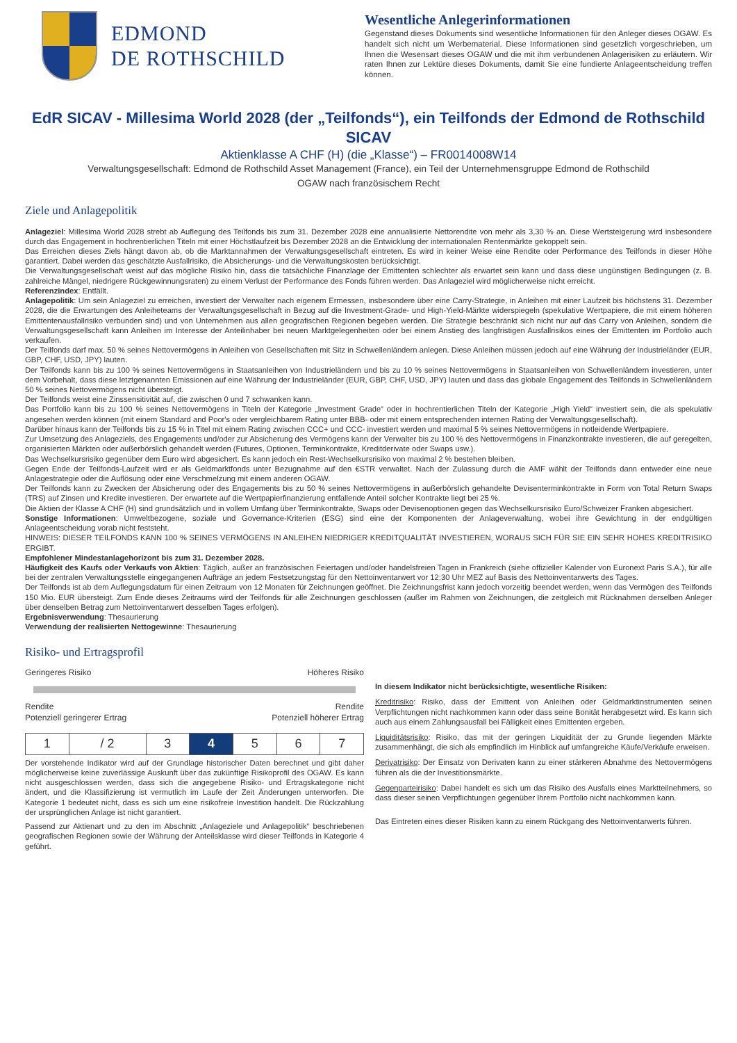EDMOND
DE ROTHSCHILD
Wesentliche Anlegerinformationen
Gegenstand dieses Dokuments sind wesentliche Informationen für den Anleger dieses OGAW. Es handelt sich nicht um Werbematerial. Diese Informationen sind gesetzlich vorgeschrieben, um Ihnen die Wesensart dieses OGAW und die mit ihm verbundenen Anlagerisiken zu erläutern. Wir raten Ihnen zur Lektüre dieses Dokuments, damit Sie eine fundierte Anlageentscheidung treffen können.
EdR SICAV - Millesima World 2028 (der „Teilfonds“), ein Teilfonds der Edmond de Rothschild SICAV
Aktienklasse A CHF (H) (die „Klasse“) – FR0014008W14
Verwaltungsgesellschaft: Edmond de Rothschild Asset Management (France), ein Teil der Unternehmensgruppe Edmond de Rothschild
OGAW nach französischem Recht
Ziele und Anlagepolitik
Anlageziel: Millesima World 2028 strebt ab Auflegung des Teilfonds bis zum 31. Dezember 2028 eine annualisierte Nettorendite von mehr als 3,30 % an. Diese Wertsteigerung wird insbesondere durch das Engagement in hochrentierlichen Titeln mit einer Höchstlaufzeit bis Dezember 2028 an die Entwicklung der internationalen Rentenmärkte gekoppelt sein.
Das Erreichen dieses Ziels hängt davon ab, ob die Marktannahmen der Verwaltungsgesellschaft eintreten. Es wird in keiner Weise eine Rendite oder Performance des Teilfonds in dieser Höhe garantiert. Dabei werden das geschätzte Ausfallrisiko, die Absicherungs- und die Verwaltungskosten berücksichtigt.
Die Verwaltungsgesellschaft weist auf das mögliche Risiko hin, dass die tatsächliche Finanzlage der Emittenten schlechter als erwartet sein kann und dass diese ungünstigen Bedingungen (z. B. zahlreiche Mängel, niedrigere Rückgewinnungsraten) zu einem Verlust der Performance des Fonds führen werden. Das Anlageziel wird möglicherweise nicht erreicht.
Referenzindex: Entfällt.
Anlagepolitik: Um sein Anlageziel zu erreichen, investiert der Verwalter nach eigenem Ermessen, insbesondere über eine Carry-Strategie, in Anleihen mit einer Laufzeit bis höchstens 31. Dezember 2028, die die Erwartungen des Anleiheteams der Verwaltungsgesellschaft in Bezug auf die Investment-Grade- und High-Yield-Märkte widerspiegeln (spekulative Wertpapiere, die mit einem höheren Emittentenausfallrisiko verbunden sind) und von Unternehmen aus allen geografischen Regionen begeben werden. Die Strategie beschränkt sich nicht nur auf das Carry von Anleihen, sondern die Verwaltungsgesellschaft kann Anleihen im Interesse der Anteilinhaber bei neuen Marktgelegenheiten oder bei einem Anstieg des langfristigen Ausfallrisikos eines der Emittenten im Portfolio auch verkaufen.
Der Teilfonds darf max. 50 % seines Nettovermögens in Anleihen von Gesellschaften mit Sitz in Schwellenländern anlegen. Diese Anleihen müssen jedoch auf eine Währung der Industrieländer (EUR, GBP, CHF, USD, JPY) lauten.
Der Teilfonds kann bis zu 100 % seines Nettovermögens in Staatsanleihen von Industrieländern und bis zu 10 % seines Nettovermögens in Staatsanleihen von Schwellenländern investieren, unter dem Vorbehalt, dass diese letztgenannten Emissionen auf eine Währung der Industrieländer (EUR, GBP, CHF, USD, JPY) lauten und dass das globale Engagement des Teilfonds in Schwellenländern 50 % seines Nettovermögens nicht übersteigt.
Der Teilfonds weist eine Zinssensitivität auf, die zwischen 0 und 7 schwanken kann.
Das Portfolio kann bis zu 100 % seines Nettovermögens in Titeln der Kategorie „Investment Grade“ oder in hochrentierlichen Titeln der Kategorie „High Yield“ investiert sein, die als spekulativ angesehen werden können (mit einem Standard and Poor's oder vergleichbarem Rating unter BBB- oder mit einem entsprechenden internen Rating der Verwaltungsgesellschaft).
Darüber hinaus kann der Teilfonds bis zu 15 % in Titel mit einem Rating zwischen CCC+ und CCC- investiert werden und maximal 5 % seines Nettovermögens in notleidende Wertpapiere.
Zur Umsetzung des Anlageziels, des Engagements und/oder zur Absicherung des Vermögens kann der Verwalter bis zu 100 % des Nettovermögens in Finanzkontrakte investieren, die auf geregelten, organisierten Märkten oder außerbörslich gehandelt werden (Futures, Optionen, Terminkontrakte, Kreditderivate oder Swaps usw.).
Das Wechselkursrisiko gegenüber dem Euro wird abgesichert. Es kann jedoch ein Rest-Wechselkursrisiko von maximal 2 % bestehen bleiben.
Gegen Ende der Teilfonds-Laufzeit wird er als Geldmarktfonds unter Bezugnahme auf den €STR verwaltet. Nach der Zulassung durch die AMF wählt der Teilfonds dann entweder eine neue Anlagestrategie oder die Auflösung oder eine Verschmelzung mit einem anderen OGAW.
Der Teilfonds kann zu Zwecken der Absicherung oder des Engagements bis zu 50 % seines Nettovermögens in außerbörslich gehandelte Devisenterminkontrakte in Form von Total Return Swaps (TRS) auf Zinsen und Kredite investieren. Der erwartete auf die Wertpapierfinanzierung entfallende Anteil solcher Kontrakte liegt bei 25 %.
Die Aktien der Klasse A CHF (H) sind grundsätzlich und in vollem Umfang über Terminkontrakte, Swaps oder Devisenoptionen gegen das Wechselkursrisiko Euro/Schweizer Franken abgesichert.
Sonstige Informationen: Umweltbezogene, soziale und Governance-Kriterien (ESG) sind eine der Komponenten der Anlageverwaltung, wobei ihre Gewichtung in der endgültigen Anlageentscheidung vorab nicht feststeht.
HINWEIS: DIESER TEILFONDS KANN 100 % SEINES VERMÖGENS IN ANLEIHEN NIEDRIGER KREDITQUALITÄT INVESTIEREN, WORAUS SICH FÜR SIE EIN SEHR HOHES KREDITRISIKO ERGIBT.
Empfohlener Mindestanlagehorizont bis zum 31. Dezember 2028.
Häufigkeit des Kaufs oder Verkaufs von Aktien: Täglich, außer an französischen Feiertagen und/oder handelsfreien Tagen in Frankreich (siehe offizieller Kalender von Euronext Paris S.A.), für alle bei der zentralen Verwaltungsstelle eingegangenen Aufträge an jedem Festsetzungstag für den Nettoinventarwert vor 12:30 Uhr MEZ auf Basis des Nettoinventarwerts des Tages.
Der Teilfonds ist ab dem Auflegungsdatum für einen Zeitraum von 12 Monaten für Zeichnungen geöffnet. Die Zeichnungsfrist kann jedoch vorzeitig beendet werden, wenn das Vermögen des Teilfonds 150 Mio. EUR übersteigt. Zum Ende dieses Zeitraums wird der Teilfonds für alle Zeichnungen geschlossen (außer im Rahmen von Zeichnungen, die zeitgleich mit Rücknahmen derselben Anleger über denselben Betrag zum Nettoinventarwert desselben Tages erfolgen).
Ergebnisverwendung: Thesaurierung
Verwendung der realisierten Nettogewinne: Thesaurierung
Risiko- und Ertragsprofil
Geringeres Risiko Höheres Risiko
Rendite
Potenziell geringerer Ertrag Rendite
Potenziell höherer Ertrag
| 1 | / 2 | 3 | 4 | 5 | 6 | 7 |
Der vorstehende Indikator wird auf der Grundlage historischer Daten berechnet und gibt daher möglicherweise keine zuverlässige Auskunft über das zukünftige Risikoprofil des OGAW. Es kann nicht ausgeschlossen werden, dass sich die angegebene Risiko- und Ertragskategorie nicht ändert, und die Klassifizierung ist vermutlich im Laufe der Zeit Änderungen unterworfen. Die Kategorie 1 bedeutet nicht, dass es sich um eine risikofreie Investition handelt. Die Rückzahlung der ursprünglichen Anlage ist nicht garantiert.
Passend zur Aktienart und zu den im Abschnitt „Anlageziele und Anlagepolitik“ beschriebenen geografischen Regionen sowie der Währung der Anteilsklasse wird dieser Teilfonds in Kategorie 4 geführt.
In diesem Indikator nicht berücksichtigte, wesentliche Risiken:
Kreditrisiko: Risiko, dass der Emittent von Anleihen oder Geldmarktinstrumenten seinen Verpflichtungen nicht nachkommen kann oder dass seine Bonität herabgesetzt wird. Es kann sich auch aus einem Zahlungsausfall bei Fälligkeit eines Emittenten ergeben.
Liquiditätsrisiko: Risiko, das mit der geringen Liquidität der zu Grunde liegenden Märkte zusammenhängt, die sich als empfindlich im Hinblick auf umfangreiche Käufe/Verkäufe erweisen.
Derivatrisiko: Der Einsatz von Derivaten kann zu einer stärkeren Abnahme des Nettovermögens führen als die der Investitionsmärkte.
Gegenparteirisiko: Dabei handelt es sich um das Risiko des Ausfalls eines Marktteilnehmers, so dass dieser seinen Verpflichtungen gegenüber Ihrem Portfolio nicht nachkommen kann.
Das Eintreten eines dieser Risiken kann zu einem Rückgang des Nettoinventarwerts führen.